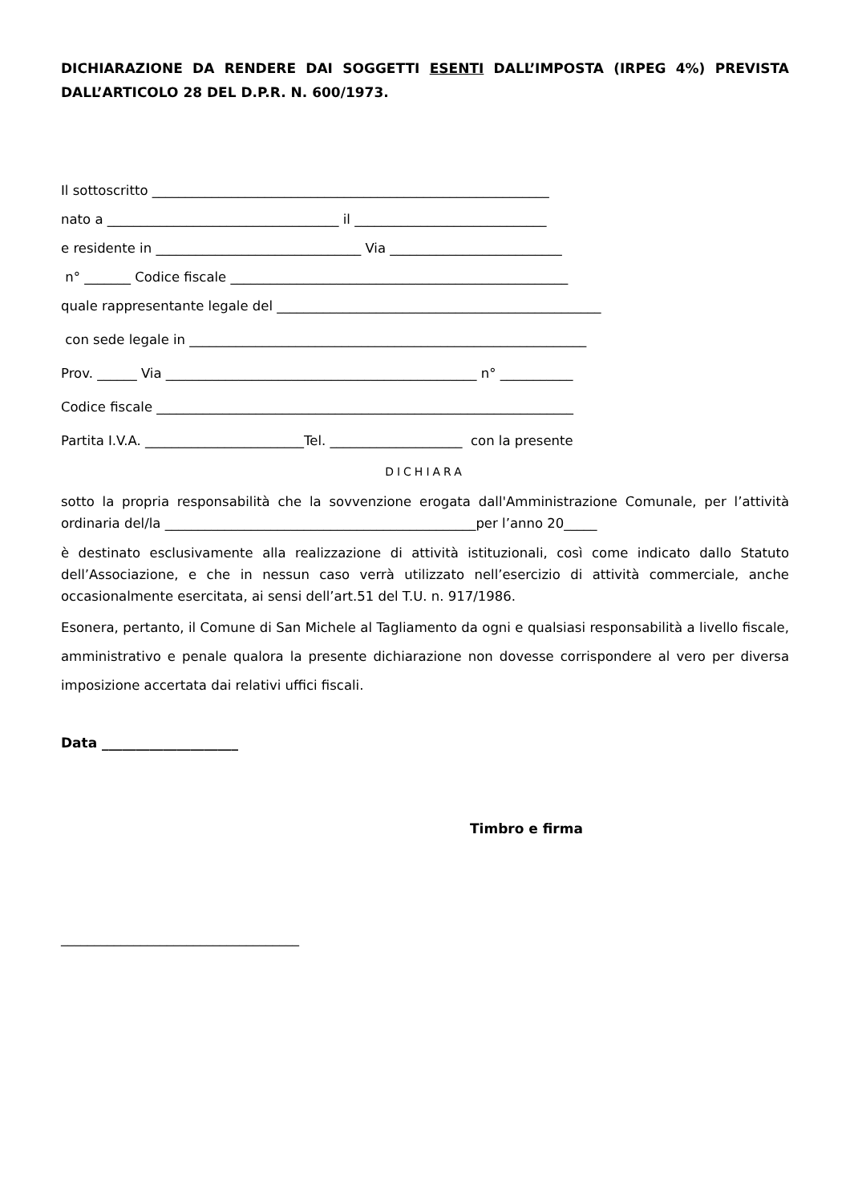DICHIARAZIONE DA RENDERE DAI SOGGETTI ESENTI DALL’IMPOSTA (IRPEG 4%) PREVISTA DALL’ARTICOLO 28 DEL D.P.R. N. 600/1973.
Il sottoscritto ____________________________________________________________
nato a ___________________________________ il _____________________________
e residente in _______________________________ Via __________________________
n° _______ Codice fiscale ___________________________________________________
quale rappresentante legale del _________________________________________________
con sede legale in ____________________________________________________________
Prov. ______ Via _______________________________________________ n° ___________
Codice fiscale _______________________________________________________________
Partita I.V.A. ________________________Tel. ____________________ con la presente
DICHIARA
sotto la propria responsabilità che la sovvenzione erogata dall'Amministrazione Comunale, per l’attività ordinaria del/la _______________________________________________per l’anno 20_____
è destinato esclusivamente alla realizzazione di attività istituzionali, così come indicato dallo Statuto dell’Associazione, e che in nessun caso verrà utilizzato nell’esercizio di attività commerciale, anche occasionalmente esercitata, ai sensi dell’art.51 del T.U. n. 917/1986.
Esonera, pertanto, il Comune di San Michele al Tagliamento da ogni e qualsiasi responsabilità a livello fiscale, amministrativo e penale qualora la presente dichiarazione non dovesse corrispondere al vero per diversa imposizione accertata dai relativi uffici fiscali.
Data ____________________
Timbro e firma
____________________________________